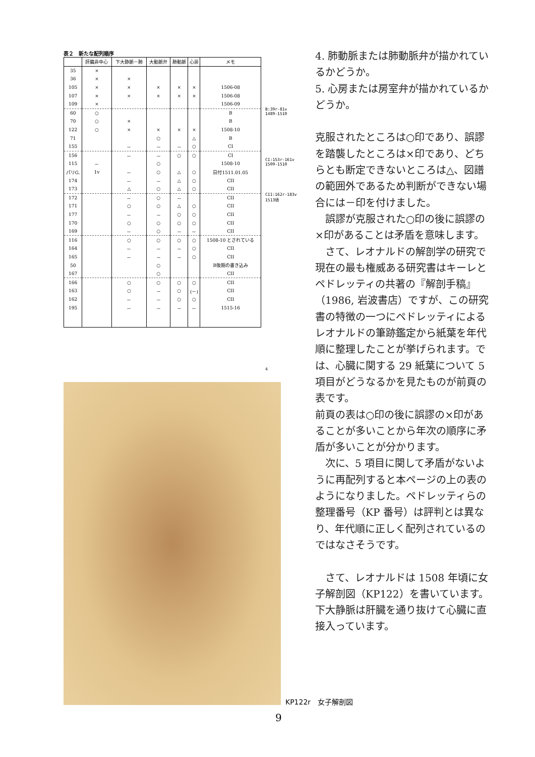表２　新たな配列順序
| | 肝臓非中心 | 下大静脈－肺 | 大動脈弁 | 肺動脈 | 心房 | メモ |
| --- | --- | --- | --- | --- | --- | --- |
| 35 | × | | | | | |
| 36 | × | × | | | | |
| 105 | × | × | × | × | × | 1506-08 |
| 107 | × | × | × | × | × | 1506-08 |
| 109 | × | | | | | 1506-09 |
| 60 | ○ | | | | | B |
| 70 | ○ | × | | | | B |
| 122 | ○ | × | × | × | × | 1508-10 |
| 71 | | | ○ | | △ | B |
| 155 | | － | － | － | ○ | CI |
| 156 | | － | － | ○ | ○ | CI |
| 115 | － | | ○ | | | 1508-10 |
| パリG. | 1v | － | ○ | △ | ○ | 日付1511.01.05 |
| 174 | | － | － | △ | ○ | CII |
| 173 | | △ | ○ | △ | ○ | CII |
| 172 | | － | ○ | － | | CII |
| 171 | | ○ | ○ | △ | ○ | CII |
| 177 | | － | － | ○ | ○ | CII |
| 170 | | ○ | ○ | ○ | ○ | CII |
| 169 | | － | ○ | － | － | CII |
| 116 | | ○ | ○ | ○ | ○ | 1508-10 とされている |
| 164 | | － | － | － | ○ | CII |
| 165 | | － | － | － | ○ | CII |
| 50 | | | ○ | | | B後期の書き込み |
| 167 | | | ○ | | | CII |
| 166 | | ○ | ○ | ○ | ○ | CII |
| 163 | | ○ | － | ○ | (－) | CII |
| 162 | | － | － | ○ | ○ | CII |
| 195 | | － | － | － | － | 1515-16 |
B:39r-81v
1489-1510
CI:153r-161v
1509-1510
CII:162r-183v
1513頃
4
KP122r　女子解剖図
9
4. 肺動脈または肺動脈弁が描かれているかどうか。
5. 心房または房室弁が描かれているかどうか。
克服されたところは○印であり、誤謬を踏襲したところは×印であり、どちらとも断定できないところは△、図譜の範囲外であるため判断ができない場合には－印を付けました。
　誤謬が克服された○印の後に誤謬の×印があることは矛盾を意味します。
　さて、レオナルドの解剖学の研究で現在の最も権威ある研究書はキーレとペドレッティの共著の『解剖手稿』（1986, 岩波書店）ですが、この研究書の特徴の一つにペドレッティによるレオナルドの筆跡鑑定から紙葉を年代順に整理したことが挙げられます。では、心臓に関する 29 紙葉について 5 項目がどうなるかを見たものが前頁の表です。
前頁の表は○印の後に誤謬の×印があることが多いことから年次の順序に矛盾が多いことが分かります。
　次に、5 項目に関して矛盾がないように再配列すると本ページの上の表のようになりました。ペドレッティらの整理番号（KP 番号）は評判とは異なり、年代順に正しく配列されているのではなさそうです。
　さて、レオナルドは 1508 年頃に女子解剖図（KP122）を書いています。下大静脈は肝臓を通り抜けて心臓に直接入っています。